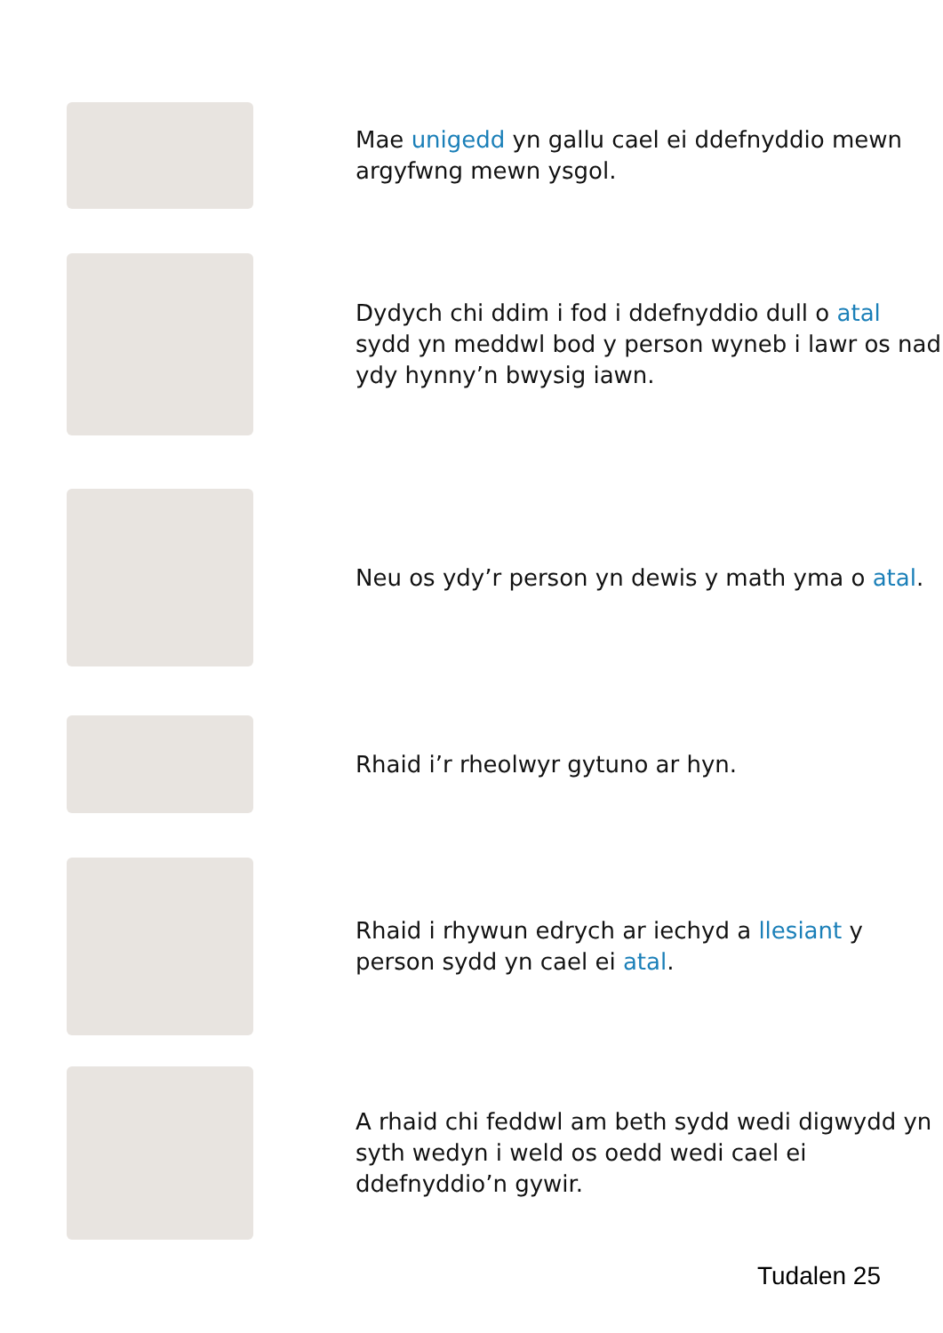Mae unigedd yn gallu cael ei ddefnyddio mewn argyfwng mewn ysgol.
Dydych chi ddim i fod i ddefnyddio dull o atal sydd yn meddwl bod y person wyneb i lawr os nad ydy hynny’n bwysig iawn.
Neu os ydy’r person yn dewis y math yma o atal.
Rhaid i’r rheolwyr gytuno ar hyn.
Rhaid i rhywun edrych ar iechyd a llesiant y person sydd yn cael ei atal.
A rhaid chi feddwl am beth sydd wedi digwydd yn syth wedyn i weld os oedd wedi cael ei ddefnyddio’n gywir.
Tudalen 25